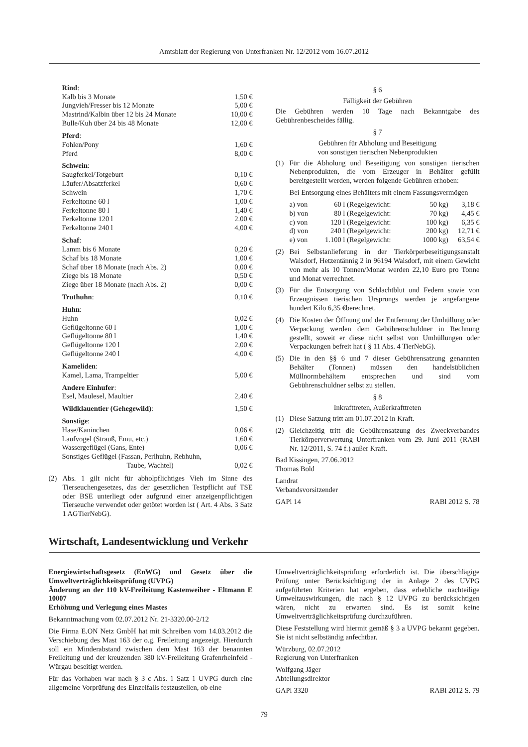Amtsblatt der Regierung von Unterfranken Nr. 12/2012 vom 16.07.2012
| Rind : | |
| Kalb bis 3 Monate | 1,50 € |
| Jungvieh/Fresser bis 12 Monate | 5,00 € |
| Mastrind/Kalbin über 12 bis 24 Monate | 10,00 € |
| Bulle/Kuh über 24 bis 48 Monate | 12,00 € |
| Pferd : | |
| Fohlen/Pony | 1,60 € |
| Pferd | 8,00 € |
| Schwein : | |
| Saugferkel/Totgeburt | 0,10 € |
| Läufer/Absatzferkel | 0,60 € |
| Schwein | 1,70 € |
| Ferkeltonne 60 l | 1,00 € |
| Ferkeltonne 80 l | 1,40 € |
| Ferkeltonne 120 l | 2.00 € |
| Ferkeltonne 240 l | 4,00 € |
| Schaf : | |
| Lamm bis 6 Monate | 0,20 € |
| Schaf bis 18 Monate | 1,00 € |
| Schaf über 18 Monate (nach Abs. 2) | 0,00 € |
| Ziege bis 18 Monate | 0,50 € |
| Ziege über 18 Monate (nach Abs. 2) | 0,00 € |
| Truthuhn : | 0,10 € |
| Huhn : | |
| Huhn | 0,02 € |
| Geflügeltonne 60 l | 1,00 € |
| Geflügeltonne 80 l | 1,40 € |
| Geflügeltonne 120 l | 2,00 € |
| Geflügeltonne 240 l | 4,00 € |
| Kameliden : | |
| Kamel, Lama, Trampeltier | 5,00 € |
| Andere Einhufer : | |
| Esel, Maulesel, Maultier | 2,40 € |
| Wildklauentier (Gehegewild) : | 1,50 € |
| Sonstige : | |
| Hase/Kaninchen | 0,06 € |
| Laufvogel (Strauß, Emu, etc.) | 1,60 € |
| Wassergeflügel (Gans, Ente) | 0,06 € |
| Sonstiges Geflügel (Fassan, Perlhuhn, Rebhuhn, Taube, Wachtel) | 0,02 € |
(2) Abs. 1 gilt nicht für abholpflichtiges Vieh im Sinne des Tierseuchengesetzes, das der gesetzlichen Testpflicht auf TSE oder BSE unterliegt oder aufgrund einer anzeigenpflichtigen Tierseuche verwendet oder getötet worden ist ( Art. 4 Abs. 3 Satz 1 AGTierNebG).
§ 6
Fälligkeit der Gebühren
Die Gebühren werden 10 Tage nach Bekanntgabe des Gebührenbescheides fällig.
§ 7
Gebühren für Abholung und Beseitigung
von sonstigen tierischen Nebenprodukten
(1) Für die Abholung und Beseitigung von sonstigen tierischen Nebenprodukten, die vom Erzeuger in Behälter gefüllt bereitgestellt werden, werden folgende Gebühren erhoben:
Bei Entsorgung eines Behälters mit einem Fassungsvermögen
| a) von | 60 l | (Regelgewicht: | 50 kg) | 3,18 € |
| b) von | 80 l | (Regelgewicht: | 70 kg) | 4,45 € |
| c) von | 120 l | (Regelgewicht: | 100 kg) | 6,35 € |
| d) von | 240 l | (Regelgewicht: | 200 kg) | 12,71 € |
| e) von | 1.100 l | (Regelgewicht: | 1000 kg) | 63,54 € |
(2) Bei Selbstanlieferung in der Tierkörperbeseitigungsanstalt Walsdorf, Hetzentännig 2 in 96194 Walsdorf, mit einem Gewicht von mehr als 10 Tonnen/Monat werden 22,10 Euro pro Tonne und Monat verrechnet.
(3) Für die Entsorgung von Schlachtblut und Federn sowie von Erzeugnissen tierischen Ursprungs werden je angefangene hundert Kilo 6,35 €berechnet.
(4) Die Kosten der Öffnung und der Entfernung der Umhüllung oder Verpackung werden dem Gebührenschuldner in Rechnung gestellt, soweit er diese nicht selbst von Umhüllungen oder Verpackungen befreit hat ( § 11 Abs. 4 TierNebG).
(5) Die in den §§ 6 und 7 dieser Gebührensatzung genannten Behälter (Tonnen) müssen den handelsüblichen Müllnormbehältern entsprechen und sind vom Gebührenschuldner selbst zu stellen.
§ 8
Inkrafttreten, Außerkrafttreten
(1) Diese Satzung tritt am 01.07.2012 in Kraft.
(2) Gleichzeitig tritt die Gebührensatzung des Zweckverbandes Tierkörperverwertung Unterfranken vom 29. Juni 2011 (RABl Nr. 12/2011, S. 74 f.) außer Kraft.
Bad Kissingen, 27.06.2012
Thomas Bold
Landrat
Verbandsvorsitzender
GAPl 14 RABl 2012 S. 78
Wirtschaft, Landesentwicklung und Verkehr
Energiewirtschaftsgesetz (EnWG) und Gesetz über die Umweltverträglichkeitsprüfung (UVPG)
Änderung an der 110 kV-Freileitung Kastenweiher - Eltmann E 10007
Erhöhung und Verlegung eines Mastes
Bekanntmachung vom 02.07.2012 Nr. 21-3320.00-2/12
Die Firma E.ON Netz GmbH hat mit Schreiben vom 14.03.2012 die Verschiebung des Mast 163 der o.g. Freileitung angezeigt. Hierdurch soll ein Minderabstand zwischen dem Mast 163 der benannten Freileitung und der kreuzenden 380 kV-Freileitung Grafenrheinfeld - Würgau beseitigt werden.
Für das Vorhaben war nach § 3 c Abs. 1 Satz 1 UVPG durch eine allgemeine Vorprüfung des Einzelfalls festzustellen, ob eine
Umweltverträglichkeitsprüfung erforderlich ist. Die überschlägige Prüfung unter Berücksichtigung der in Anlage 2 des UVPG aufgeführten Kriterien hat ergeben, dass erhebliche nachteilige Umweltauswirkungen, die nach § 12 UVPG zu berücksichtigen wären, nicht zu erwarten sind. Es ist somit keine Umweltverträglichkeitsprüfung durchzuführen.
Diese Feststellung wird hiermit gemäß § 3 a UVPG bekannt gegeben. Sie ist nicht selbständig anfechtbar.
Würzburg, 02.07.2012
Regierung von Unterfranken
Wolfgang Jäger
Abteilungsdirektor
GAPl 3320 RABl 2012 S. 79
79